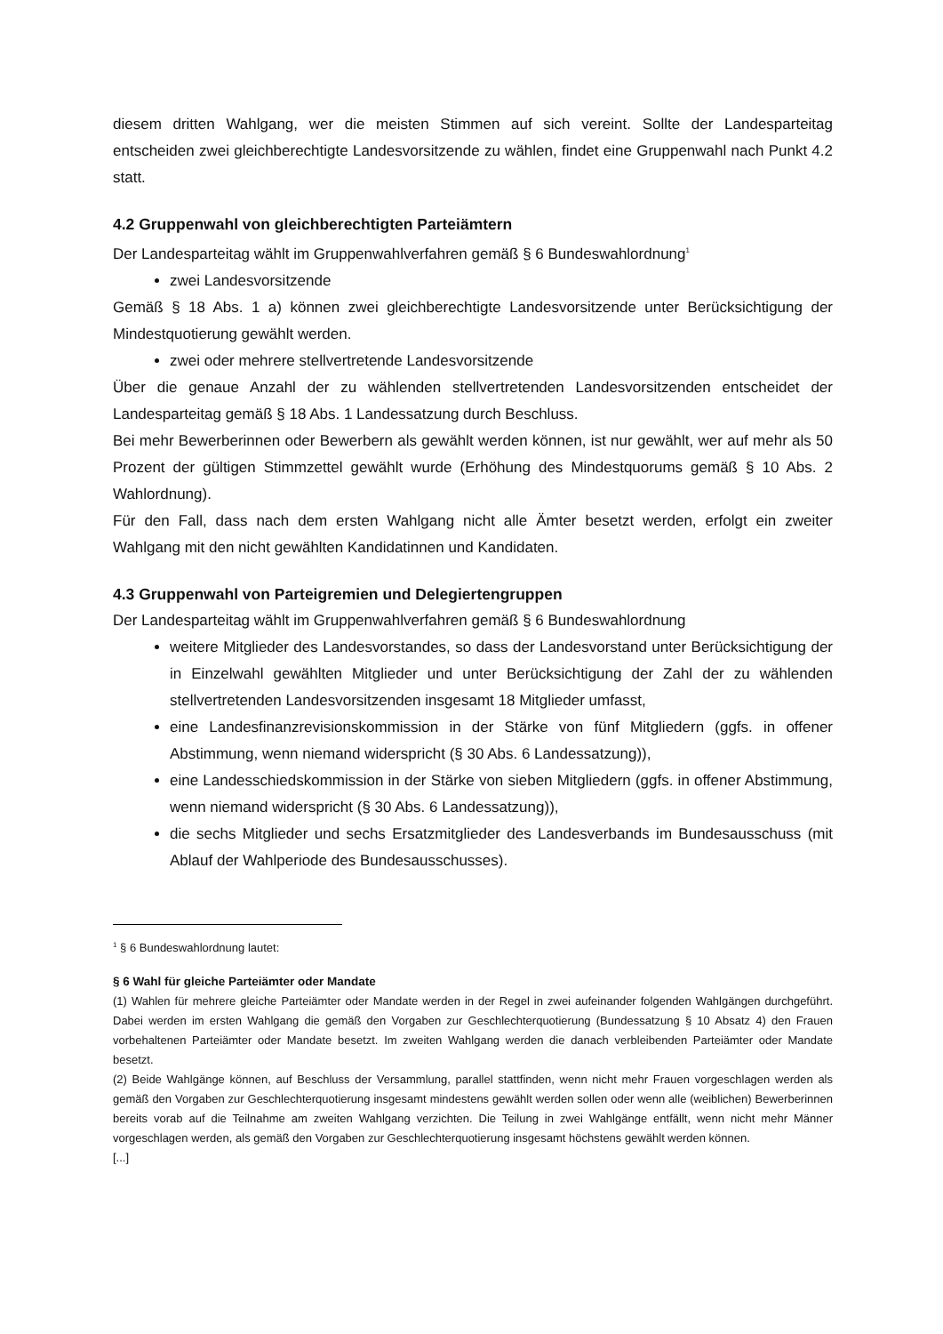diesem dritten Wahlgang, wer die meisten Stimmen auf sich vereint. Sollte der Landesparteitag entscheiden zwei gleichberechtigte Landesvorsitzende zu wählen, findet eine Gruppenwahl nach Punkt 4.2 statt.
4.2 Gruppenwahl von gleichberechtigten Parteiämtern
Der Landesparteitag wählt im Gruppenwahlverfahren gemäß § 6 Bundeswahlordnung<sup>1</sup>
zwei Landesvorsitzende
Gemäß § 18 Abs. 1 a) können zwei gleichberechtigte Landesvorsitzende unter Berücksichtigung der Mindestquotierung gewählt werden.
zwei oder mehrere stellvertretende Landesvorsitzende
Über die genaue Anzahl der zu wählenden stellvertretenden Landesvorsitzenden entscheidet der Landesparteitag gemäß § 18 Abs. 1 Landessatzung durch Beschluss.
Bei mehr Bewerberinnen oder Bewerbern als gewählt werden können, ist nur gewählt, wer auf mehr als 50 Prozent der gültigen Stimmzettel gewählt wurde (Erhöhung des Mindestquorums gemäß § 10 Abs. 2 Wahlordnung).
Für den Fall, dass nach dem ersten Wahlgang nicht alle Ämter besetzt werden, erfolgt ein zweiter Wahlgang mit den nicht gewählten Kandidatinnen und Kandidaten.
4.3 Gruppenwahl von Parteigremien und Delegiertengruppen
Der Landesparteitag wählt im Gruppenwahlverfahren gemäß § 6 Bundeswahlordnung
weitere Mitglieder des Landesvorstandes, so dass der Landesvorstand unter Berücksichtigung der in Einzelwahl gewählten Mitglieder und unter Berücksichtigung der Zahl der zu wählenden stellvertretenden Landesvorsitzenden insgesamt 18 Mitglieder umfasst,
eine Landesfinanzrevisionskommission in der Stärke von fünf Mitgliedern (ggfs. in offener Abstimmung, wenn niemand widerspricht (§ 30 Abs. 6 Landessatzung)),
eine Landesschiedskommission in der Stärke von sieben Mitgliedern (ggfs. in offener Abstimmung, wenn niemand widerspricht (§ 30 Abs. 6 Landessatzung)),
die sechs Mitglieder und sechs Ersatzmitglieder des Landesverbands im Bundesausschuss (mit Ablauf der Wahlperiode des Bundesausschusses).
<sup>1</sup> § 6 Bundeswahlordnung lautet:
§ 6 Wahl für gleiche Parteiämter oder Mandate
(1) Wahlen für mehrere gleiche Parteiämter oder Mandate werden in der Regel in zwei aufeinander folgenden Wahlgängen durchgeführt. Dabei werden im ersten Wahlgang die gemäß den Vorgaben zur Geschlechterquotierung (Bundessatzung § 10 Absatz 4) den Frauen vorbehaltenen Parteiämter oder Mandate besetzt. Im zweiten Wahlgang werden die danach verbleibenden Parteiämter oder Mandate besetzt.
(2) Beide Wahlgänge können, auf Beschluss der Versammlung, parallel stattfinden, wenn nicht mehr Frauen vorgeschlagen werden als gemäß den Vorgaben zur Geschlechterquotierung insgesamt mindestens gewählt werden sollen oder wenn alle (weiblichen) Bewerberinnen bereits vorab auf die Teilnahme am zweiten Wahlgang verzichten. Die Teilung in zwei Wahlgänge entfällt, wenn nicht mehr Männer vorgeschlagen werden, als gemäß den Vorgaben zur Geschlechterquotierung insgesamt höchstens gewählt werden können.
[...]